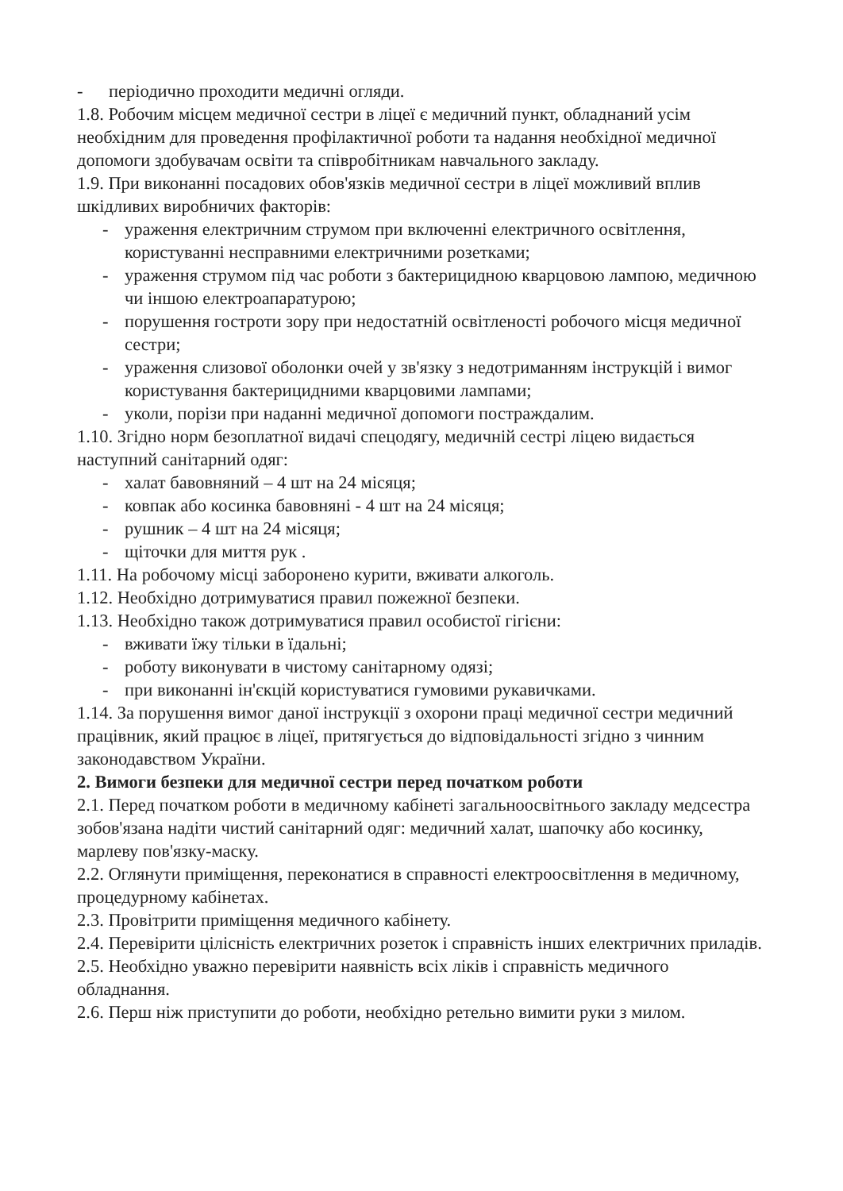- періодично проходити медичні огляди.
1.8. Робочим місцем медичної сестри в ліцеї є медичний пункт, обладнаний усім необхідним для проведення профілактичної роботи та надання необхідної медичної допомоги здобувачам освіти та співробітникам навчального закладу.
1.9. При виконанні посадових обов'язків медичної сестри в ліцеї можливий вплив шкідливих виробничих факторів:
- ураження електричним струмом при включенні електричного освітлення, користуванні несправними електричними розетками;
- ураження струмом під час роботи з бактерицидною кварцовою лампою, медичною чи іншою електроапаратурою;
- порушення гостроти зору при недостатній освітленості робочого місця медичної сестри;
- ураження слизової оболонки очей у зв'язку з недотриманням інструкцій і вимог користування бактерицидними кварцовими лампами;
- уколи, порізи при наданні медичної допомоги постраждалим.
1.10. Згідно норм безоплатної видачі спецодягу, медичній сестрі ліцею видається наступний санітарний одяг:
- халат бавовняний – 4 шт на 24 місяця;
- ковпак або косинка бавовняні - 4 шт на 24 місяця;
- рушник – 4 шт на 24 місяця;
- щіточки для миття рук .
1.11. На робочому місці заборонено курити, вживати алкоголь.
1.12. Необхідно дотримуватися правил пожежної безпеки.
1.13. Необхідно також дотримуватися правил особистої гігієни:
- вживати їжу тільки в їдальні;
- роботу виконувати в чистому санітарному одязі;
- при виконанні ін'єкцій користуватися гумовими рукавичками.
1.14. За порушення вимог даної інструкції з охорони праці медичної сестри медичний працівник, який працює в ліцеї, притягується до відповідальності згідно з чинним законодавством України.
2. Вимоги безпеки для медичної сестри перед початком роботи
2.1. Перед початком роботи в медичному кабінеті загальноосвітнього закладу медсестра зобов'язана надіти чистий санітарний одяг: медичний халат, шапочку або косинку, марлеву пов'язку-маску.
2.2. Оглянути приміщення, переконатися в справності електроосвітлення в медичному, процедурному кабінетах.
2.3. Провітрити приміщення медичного кабінету.
2.4. Перевірити цілісність електричних розеток і справність інших електричних приладів.
2.5. Необхідно уважно перевірити наявність всіх ліків і справність медичного обладнання.
2.6. Перш ніж приступити до роботи, необхідно ретельно вимити руки з милом.